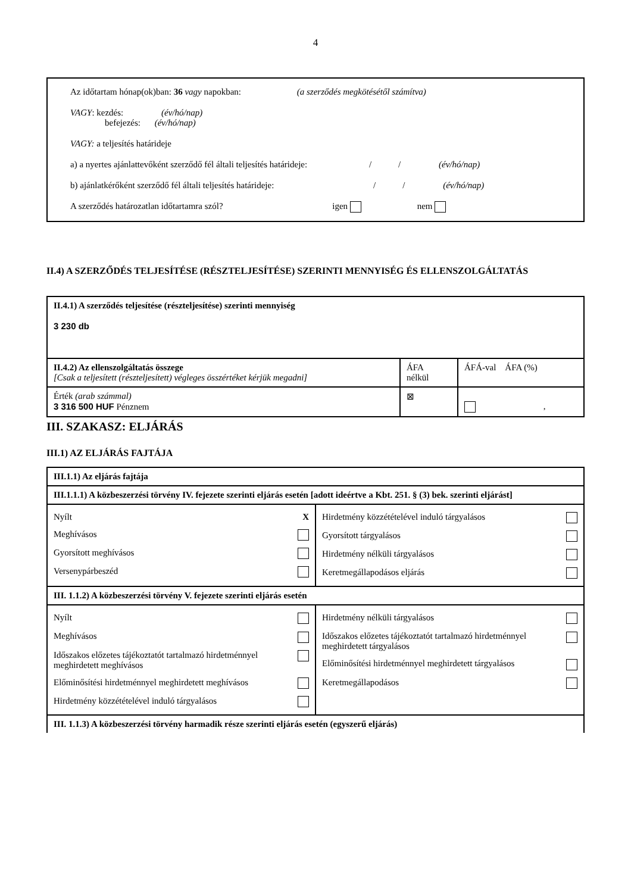4
Az időtartam hónap(ok)ban: 36 vagy napokban: (a szerződés megkötésétől számítva)
VAGY: kezdés: (év/hó/nap)
befejezés: (év/hó/nap)
VAGY: a teljesítés határideje
a) a nyertes ajánlattevőként szerződő fél általi teljesítés határideje: / / (év/hó/nap)
b) ajánlatkérőként szerződő fél általi teljesítés határideje: / / (év/hó/nap)
A szerződés határozatlan időtartamra szól? igen nem
II.4) A SZERZŐDÉS TELJESÍTÉSE (RÉSZTELJESÍTÉSE) SZERINTI MENNYISÉG ÉS ELLENSZOLGÁLTATÁS
| II.4.1) A szerződés teljesítése (részteljesítése) szerinti mennyiség 3 230 db | | |
| II.4.2) Az ellenszolgáltatás összege [Csak a teljesített (részteljesített) végleges összértéket kérjük megadni] | ÁFA nélkül | ÁFÁ-val ÁFA (%) |
| Érték (arab számmal) 3 316 500 HUF Pénznem | ⊠ | , |
III. SZAKASZ: ELJÁRÁS
III.1) AZ ELJÁRÁS FAJTÁJA
| III.1.1) Az eljárás fajtája | |
| III.1.1.1) A közbeszerzési törvény IV. fejezete szerinti eljárás esetén [adott ideértve a Kbt. 251. § (3) bek. szerinti eljárást] | |
| / Nyílt / X / / Meghívásos / / / Gyorsított meghívásos / / / Versenypárbeszéd / / | / Hirdetmény közzétételével induló tárgyalásos / / / Gyorsított tárgyalásos / / / Hirdetmény nélküli tárgyalásos / / / Keretmegállapodásos eljárás / / |
| III. 1.1.2) A közbeszerzési törvény V. fejezete szerinti eljárás esetén | |
| / Nyílt / / / Meghívásos / / / Időszakos előzetes tájékoztatót tartalmazó hirdetménnyel meghirdetett meghívásos / / / Előminősítési hirdetménnyel meghirdetett meghívásos / / / Hirdetmény közzétételével induló tárgyalásos / / | / Hirdetmény nélküli tárgyalásos / / / Időszakos előzetes tájékoztatót tartalmazó hirdetménnyel meghirdetett tárgyalásos / / / Előminősítési hirdetménnyel meghirdetett tárgyalásos / / / Keretmegállapodásos / / |
| III. 1.1.3) A közbeszerzési törvény harmadik része szerinti eljárás esetén (egyszerű eljárás) | |